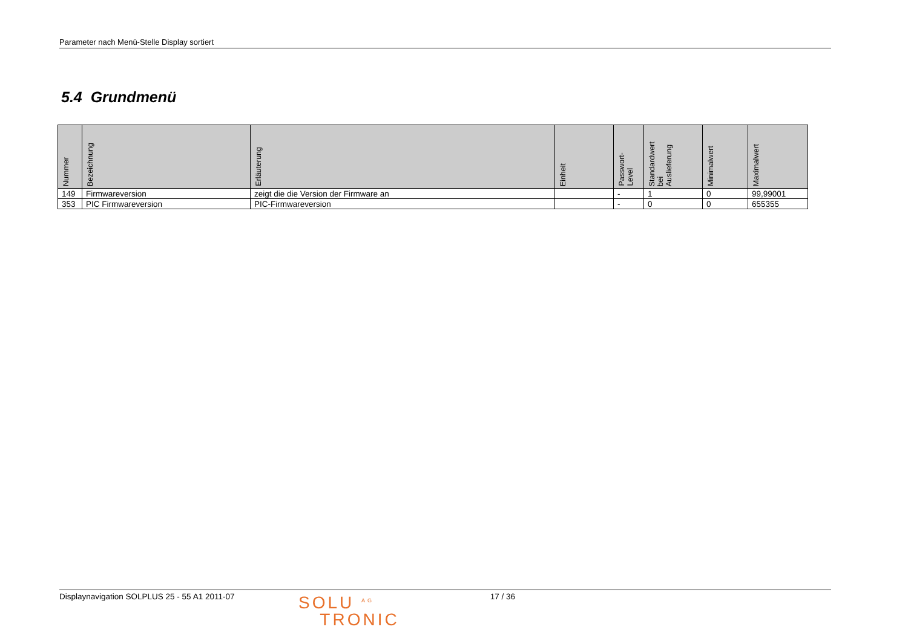Parameter nach Menü-Stelle Display sortiert
5.4 Grundmenü
| Nummer | Bezeichnung | Erläuterung | Einheit | Passwort- Level | Standardwert bei Auslieferung | Minimalwert | Maximalwert |
| --- | --- | --- | --- | --- | --- | --- | --- |
| 149 | Firmwareversion | zeigt die die Version der Firmware an | | - | 1 | 0 | 99,99001 |
| 353 | PIC Firmwareversion | PIC-Firmwareversion | | - | 0 | 0 | 655355 |
Displaynavigation SOLPLUS 25 - 55 A1 2011-07
SOLU <sup>AG</sup>
TRONIC
17 / 36